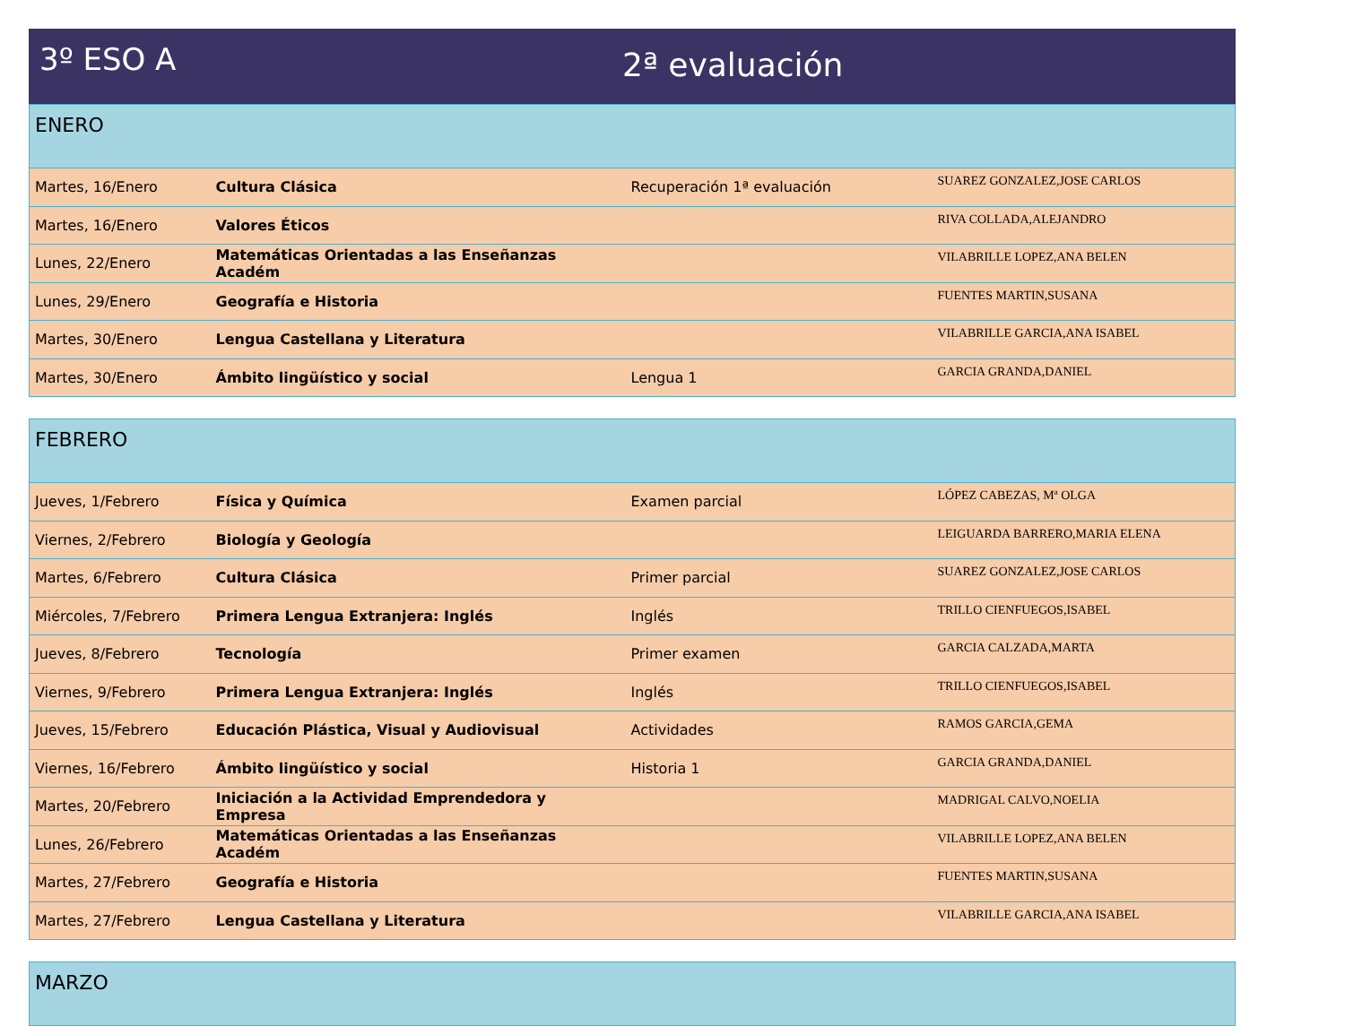3º ESO A
2ª evaluación
| ENERO | | | |
| Martes, 16/Enero | Cultura Clásica | Recuperación 1ª evaluación | SUAREZ GONZALEZ,JOSE CARLOS |
| Martes, 16/Enero | Valores Éticos | | RIVA COLLADA,ALEJANDRO |
| Lunes, 22/Enero | Matemáticas Orientadas a las Enseñanzas Académ | | VILABRILLE LOPEZ,ANA BELEN |
| Lunes, 29/Enero | Geografía e Historia | | FUENTES MARTIN,SUSANA |
| Martes, 30/Enero | Lengua Castellana y Literatura | | VILABRILLE GARCIA,ANA ISABEL |
| Martes, 30/Enero | Ámbito lingüístico y social | Lengua 1 | GARCIA GRANDA,DANIEL |
| FEBRERO | | | |
| Jueves, 1/Febrero | Física y Química | Examen parcial | LÓPEZ CABEZAS, Mª OLGA |
| Viernes, 2/Febrero | Biología y Geología | | LEIGUARDA BARRERO,MARIA ELENA |
| Martes, 6/Febrero | Cultura Clásica | Primer parcial | SUAREZ GONZALEZ,JOSE CARLOS |
| Miércoles, 7/Febrero | Primera Lengua Extranjera: Inglés | Inglés | TRILLO CIENFUEGOS,ISABEL |
| Jueves, 8/Febrero | Tecnología | Primer examen | GARCIA CALZADA,MARTA |
| Viernes, 9/Febrero | Primera Lengua Extranjera: Inglés | Inglés | TRILLO CIENFUEGOS,ISABEL |
| Jueves, 15/Febrero | Educación Plástica, Visual y Audiovisual | Actividades | RAMOS GARCIA,GEMA |
| Viernes, 16/Febrero | Ámbito lingüístico y social | Historia 1 | GARCIA GRANDA,DANIEL |
| Martes, 20/Febrero | Iniciación a la Actividad Emprendedora y Empresa | | MADRIGAL CALVO,NOELIA |
| Lunes, 26/Febrero | Matemáticas Orientadas a las Enseñanzas Académ | | VILABRILLE LOPEZ,ANA BELEN |
| Martes, 27/Febrero | Geografía e Historia | | FUENTES MARTIN,SUSANA |
| Martes, 27/Febrero | Lengua Castellana y Literatura | | VILABRILLE GARCIA,ANA ISABEL |
| MARZO |